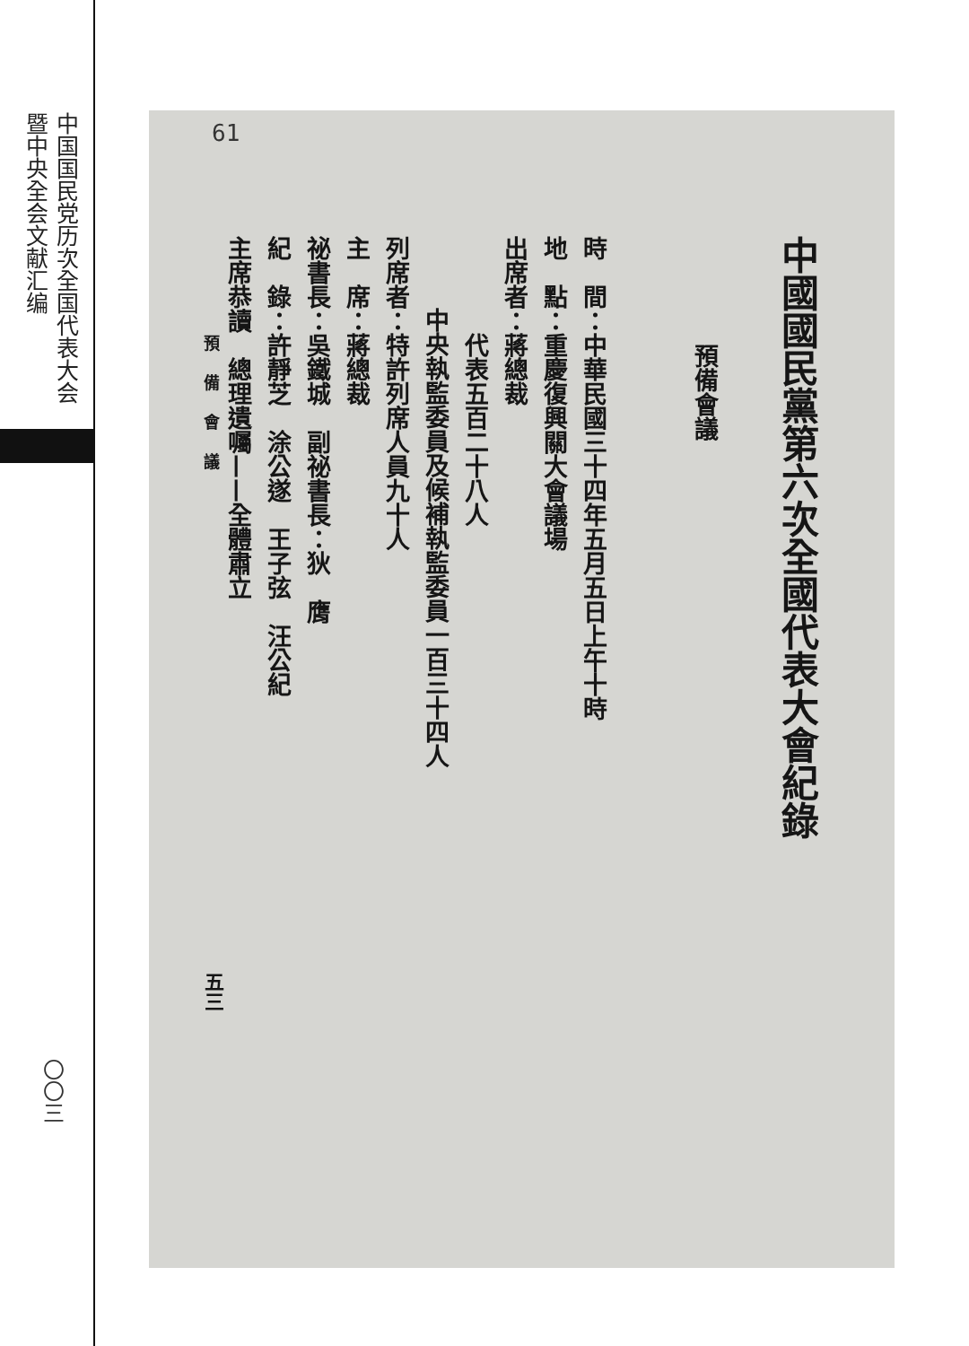中国国民党历次全国代表大会暨中央全会文献汇编
61
中國國民黨第六次全國代表大會紀錄
預備會議
時　間：中華民國三十四年五月五日上午十時
地　點：重慶復興關大會議場
出席者：蔣總裁
代表五百二十八人
中央執監委員及候補執監委員一百三十四人
列席者：特許列席人員九十人
主　席：蔣總裁
祕書長：吳鐵城　副祕書長：狄　膺
紀　錄：許靜芝　涂公遂　王子弦　汪公紀
主席恭讀　總理遺囑——全體肅立
預備會議
五三
〇〇三